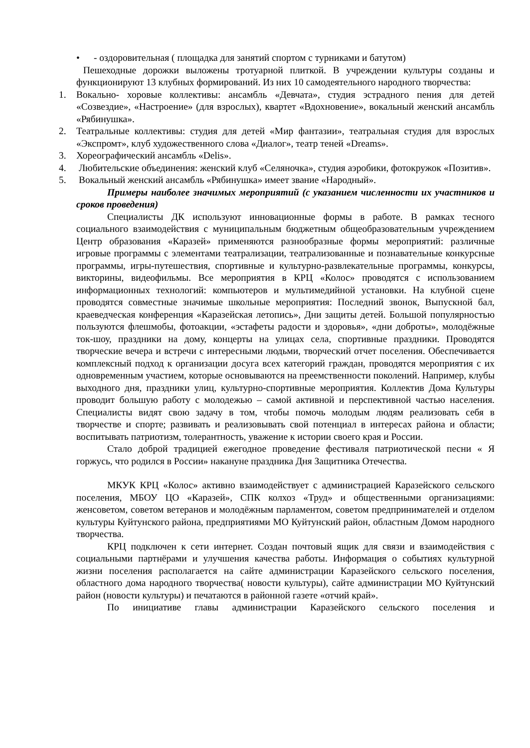• - оздоровительная ( площадка для занятий спортом с турниками и батутом)
Пешеходные дорожки выложены тротуарной плиткой. В учреждении культуры созданы и функционируют 13 клубных формирований. Из них 10 самодеятельного народного творчества:
1. Вокально- хоровые коллективы: ансамбль «Девчата», студия эстрадного пения для детей «Созвездие», «Настроение» (для взрослых), квартет «Вдохновение», вокальный женский ансамбль «Рябинушка».
2. Театральные коллективы: студия для детей «Мир фантазии», театральная студия для взрослых «Экспромт», клуб художественного слова «Диалог», театр теней «Dreams».
3. Хореографический ансамбль «Delis».
4. Любительские объединения: женский клуб «Селяночка», студия аэробики, фотокружок «Позитив».
5. Вокальный женский ансамбль «Рябинушка» имеет звание «Народный».
Примеры наиболее значимых мероприятий (с указанием численности их участников и сроков проведения)
Специалисты ДК используют инновационные формы в работе. В рамках тесного социального взаимодействия с муниципальным бюджетным общеобразовательным учреждением Центр образования «Каразей» применяются разнообразные формы мероприятий: различные игровые программы с элементами театрализации, театрализованные и познавательные конкурсные программы, игры-путешествия, спортивные и культурно-развлекательные программы, конкурсы, викторины, видеофильмы. Все мероприятия в КРЦ «Колос» проводятся с использованием информационных технологий: компьютеров и мультимедийной установки. На клубной сцене проводятся совместные значимые школьные мероприятия: Последний звонок, Выпускной бал, краеведческая конференция «Каразейская летопись», Дни защиты детей. Большой популярностью пользуются флешмобы, фотоакции, «эстафеты радости и здоровья», «дни доброты», молодёжные ток-шоу, праздники на дому, концерты на улицах села, спортивные праздники. Проводятся творческие вечера и встречи с интересными людьми, творческий отчет поселения. Обеспечивается комплексный подход к организации досуга всех категорий граждан, проводятся мероприятия с их одновременным участием, которые основываются на преемственности поколений. Например, клубы выходного дня, праздники улиц, культурно-спортивные мероприятия. Коллектив Дома Культуры проводит большую работу с молодежью – самой активной и перспективной частью населения. Специалисты видят свою задачу в том, чтобы помочь молодым людям реализовать себя в творчестве и спорте; развивать и реализовывать свой потенциал в интересах района и области; воспитывать патриотизм, толерантность, уважение к истории своего края и России.
Стало доброй традицией ежегодное проведение фестиваля патриотической песни « Я горжусь, что родился в России» накануне праздника Дня Защитника Отечества.
МКУК КРЦ «Колос» активно взаимодействует с администрацией Каразейского сельского поселения, МБОУ ЦО «Каразей», СПК колхоз «Труд» и общественными организациями: женсоветом, советом ветеранов и молодёжным парламентом, советом предпринимателей и отделом культуры Куйтунского района, предприятиями МО Куйтунский район, областным Домом народного творчества.
КРЦ подключен к сети интернет. Создан почтовый ящик для связи и взаимодействия с социальными партнёрами и улучшения качества работы. Информация о событиях культурной жизни поселения располагается на сайте администрации Каразейского сельского поселения, областного дома народного творчества( новости культуры), сайте администрации МО Куйтунский район (новости культуры) и печатаются в районной газете «отчий край».
По инициативе главы администрации Каразейского сельского поселения и